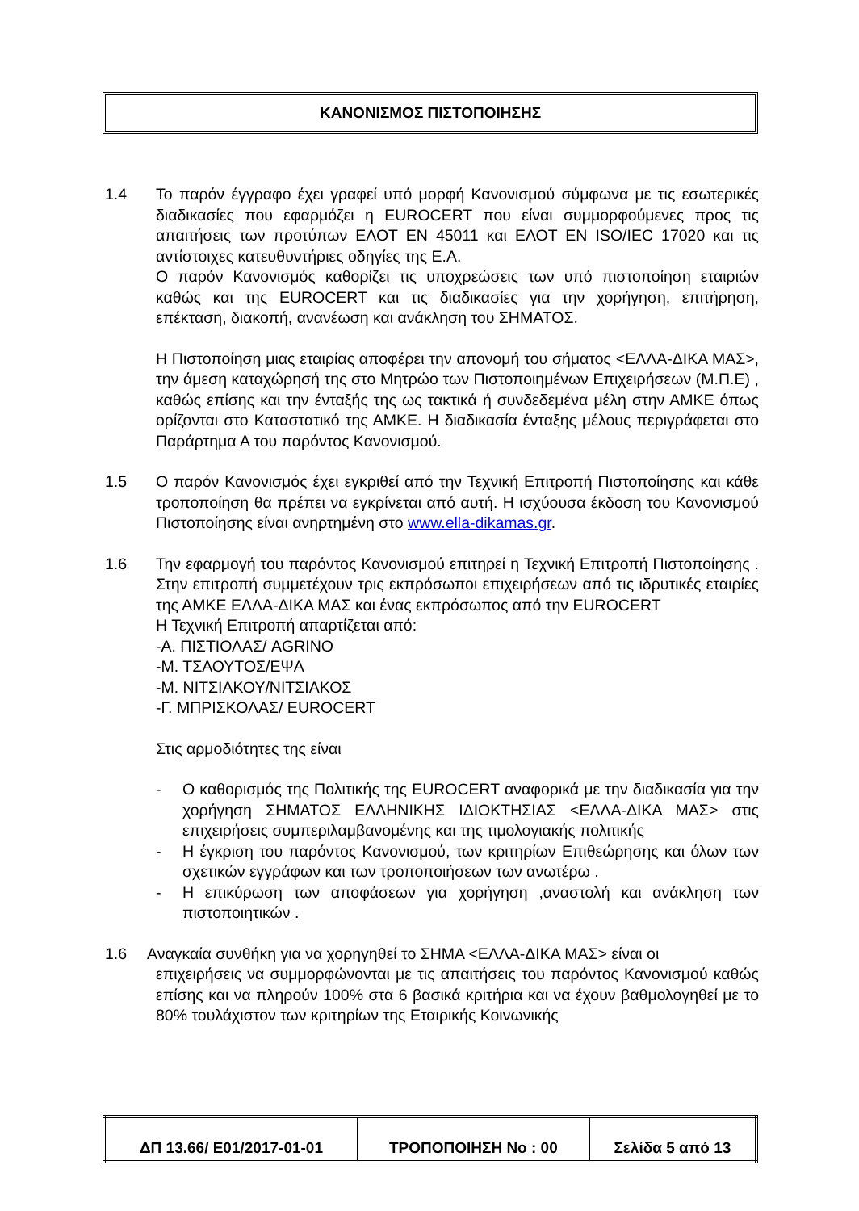ΚΑΝΟΝΙΣΜΟΣ ΠΙΣΤΟΠΟΙΗΣΗΣ
1.4 Το παρόν έγγραφο έχει γραφεί υπό μορφή Κανονισμού σύμφωνα με τις εσωτερικές διαδικασίες που εφαρμόζει η EUROCERT που είναι συμμορφούμενες προς τις απαιτήσεις των προτύπων ΕΛΟΤ ΕΝ 45011 και ΕΛΟΤ ΕΝ ISO/IEC 17020 και τις αντίστοιχες κατευθυντήριες οδηγίες της Ε.Α.
Ο παρόν Κανονισμός καθορίζει τις υποχρεώσεις των υπό πιστοποίηση εταιριών καθώς και της EUROCERT και τις διαδικασίες για την χορήγηση, επιτήρηση, επέκταση, διακοπή, ανανέωση και ανάκληση του ΣΗΜΑΤΟΣ.
Η Πιστοποίηση μιας εταιρίας αποφέρει την απονομή του σήματος <ΕΛΛΑ-ΔΙΚΑ ΜΑΣ>, την άμεση καταχώρησή της στο Μητρώο των Πιστοποιημένων Επιχειρήσεων (Μ.Π.Ε) , καθώς επίσης και την ένταξής της ως τακτικά ή συνδεδεμένα μέλη στην ΑΜΚΕ όπως ορίζονται στο Καταστατικό της ΑΜΚΕ. Η διαδικασία ένταξης μέλους περιγράφεται στο Παράρτημα Α του παρόντος Κανονισμού.
1.5 Ο παρόν Κανονισμός έχει εγκριθεί από την Τεχνική Επιτροπή Πιστοποίησης και κάθε τροποποίηση θα πρέπει να εγκρίνεται από αυτή. Η ισχύουσα έκδοση του Κανονισμού Πιστοποίησης είναι ανηρτημένη στο www.ella-dikamas.gr.
1.6 Την εφαρμογή του παρόντος Κανονισμού επιτηρεί η Τεχνική Επιτροπή Πιστοποίησης . Στην επιτροπή συμμετέχουν τρις εκπρόσωποι επιχειρήσεων από τις ιδρυτικές εταιρίες της ΑΜΚΕ ΕΛΛΑ-ΔΙΚΑ ΜΑΣ και ένας εκπρόσωπος από την EUROCERT
Η Τεχνική Επιτροπή απαρτίζεται από:
-Α. ΠΙΣΤΙΟΛΑΣ/ AGRINO
-Μ. ΤΣΑΟΥΤΟΣ/ΕΨΑ
-Μ. ΝΙΤΣΙΑΚΟΥ/ΝΙΤΣΙΑΚΟΣ
-Γ. ΜΠΡΙΣΚΟΛΑΣ/ EUROCERT
Στις αρμοδιότητες της είναι
- Ο καθορισμός της Πολιτικής της EUROCERT αναφορικά με την διαδικασία για την χορήγηση ΣΗΜΑΤΟΣ ΕΛΛΗΝΙΚΗΣ ΙΔΙΟΚΤΗΣΙΑΣ <ΕΛΛΑ-ΔΙΚΑ ΜΑΣ> στις επιχειρήσεις συμπεριλαμβανομένης και της τιμολογιακής πολιτικής
- Η έγκριση του παρόντος Κανονισμού, των κριτηρίων Επιθεώρησης και όλων των σχετικών εγγράφων και των τροποποιήσεων των ανωτέρω .
- Η επικύρωση των αποφάσεων για χορήγηση ,αναστολή και ανάκληση των πιστοποιητικών .
1.6 Αναγκαία συνθήκη για να χορηγηθεί το ΣΗΜΑ <ΕΛΛΑ-ΔΙΚΑ ΜΑΣ> είναι οι
επιχειρήσεις να συμμορφώνονται με τις απαιτήσεις του παρόντος Κανονισμού καθώς επίσης και να πληρούν 100% στα 6 βασικά κριτήρια και να έχουν βαθμολογηθεί με το 80% τουλάχιστον των κριτηρίων της Εταιρικής Κοινωνικής
| ΔΠ 13.66/ Ε01/2017-01-01 | ΤΡΟΠΟΠΟΙΗΣΗ Νο : 00 | Σελίδα 5 από 13 |